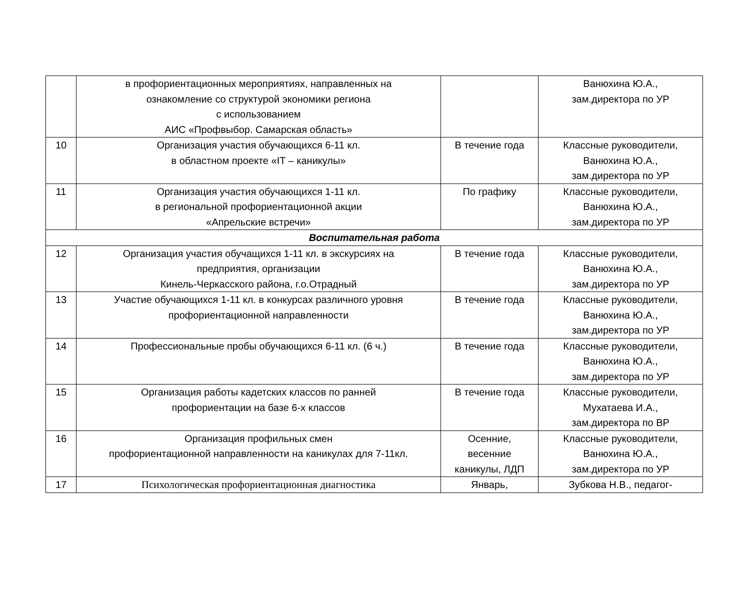| | в профориентационных мероприятиях, направленных на ознакомление со структурой экономики региона с использованием АИС «Профвыбор. Самарская область» | | Ванюхина Ю.А., зам.директора по УР |
| 10 | Организация участия обучающихся 6-11 кл. в областном проекте «IT – каникулы» | В течение года | Классные руководители, Ванюхина Ю.А., зам.директора по УР |
| 11 | Организация участия обучающихся 1-11 кл. в региональной профориентационной акции «Апрельские встречи» | По графику | Классные руководители, Ванюхина Ю.А., зам.директора по УР |
| Воспитательная работа | | | |
| 12 | Организация участия обучащихся 1-11 кл. в экскурсиях на предприятия, организации Кинель-Черкасского района, г.о.Отрадный | В течение года | Классные руководители, Ванюхина Ю.А., зам.директора по УР |
| 13 | Участие обучающихся 1-11 кл. в конкурсах различного уровня профориентационной направленности | В течение года | Классные руководители, Ванюхина Ю.А., зам.директора по УР |
| 14 | Профессиональные пробы обучающихся 6-11 кл. (6 ч.) | В течение года | Классные руководители, Ванюхина Ю.А., зам.директора по УР |
| 15 | Организация работы кадетских классов по ранней профориентации на базе 6-х классов | В течение года | Классные руководители, Мухатаева И.А., зам.директора по ВР |
| 16 | Организация профильных смен профориентационной направленности на каникулах для 7-11кл. | Осенние, весенние каникулы, ЛДП | Классные руководители, Ванюхина Ю.А., зам.директора по УР |
| 17 | Психологическая профориентационная диагностика | Январь, | Зубкова Н.В., педагог- |